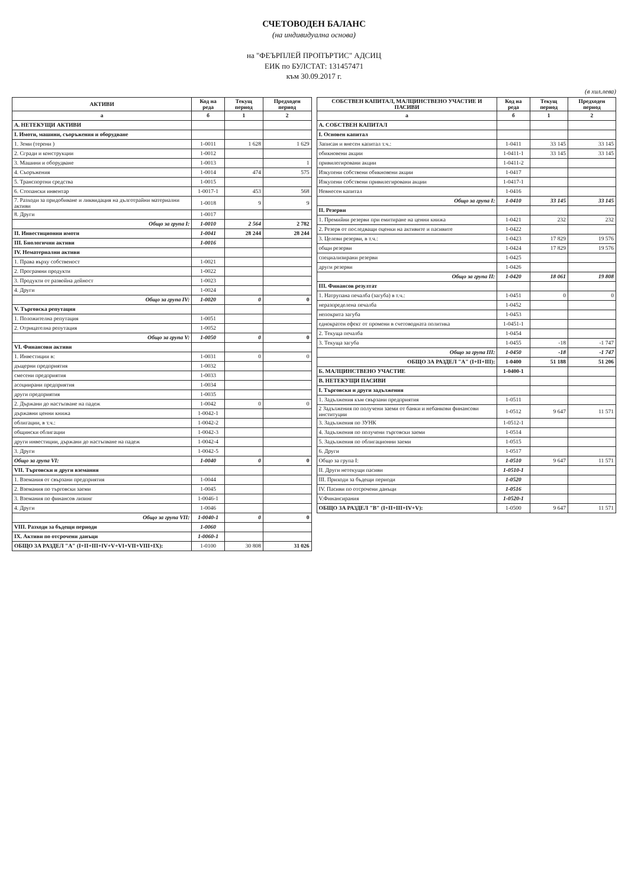СЧЕТОВОДЕН БАЛАНС
(на индивидуална основа)
на "ФЕЪРПЛЕЙ ПРОПЪРТИС" АДСИЦ
ЕИК по БУЛСТАТ: 131457471
към 30.09.2017 г.
(в хил.лева)
| АКТИВИ | Код на реда | Текущ период | Предходен период |
| --- | --- | --- | --- |
| а | б | 1 | 2 |
| А. НЕТЕКУЩИ АКТИВИ | | | |
| I. Имоти, машини, съоръжения и оборудване | | | |
| 1. Земи (терени ) | 1-0011 | 1 628 | 1 629 |
| 2. Сгради и конструкции | 1-0012 | | |
| 3. Машини и оборудване | 1-0013 | | 1 |
| 4. Съоръжения | 1-0014 | 474 | 575 |
| 5. Транспортни средства | 1-0015 | | |
| 6. Стопански инвентар | 1-0017-1 | 453 | 568 |
| 7. Разходи за придобиване и ликвидация на дълготрайни материални активи | 1-0018 | 9 | 9 |
| 8. Други | 1-0017 | | |
| Общо за група I: | 1-0010 | 2 564 | 2 782 |
| II. Инвестиционни имоти | 1-0041 | 28 244 | 28 244 |
| III. Биологични активи | 1-0016 | | |
| IV. Нематериални активи | | | |
| 1. Права върху собственост | 1-0021 | | |
| 2. Програмни продукти | 1-0022 | | |
| 3. Продукти от развойна дейност | 1-0023 | | |
| 4. Други | 1-0024 | | |
| Общо за група IV: | 1-0020 | 0 | 0 |
| V. Търговска репутация | | | |
| 1. Положителна репутация | 1-0051 | | |
| 2. Отрицателна репутация | 1-0052 | | |
| Общо за група V: | 1-0050 | 0 | 0 |
| VI. Финансови активи | | | |
| 1. Инвестиции в: | 1-0031 | 0 | 0 |
| дъщерни предприятия | 1-0032 | | |
| смесени предприятия | 1-0033 | | |
| асоциирани предприятия | 1-0034 | | |
| други предприятия | 1-0035 | | |
| 2. Държани до настъпване на падеж | 1-0042 | 0 | 0 |
| държавни ценни книжа | 1-0042-1 | | |
| облигации, в т.ч.: | 1-0042-2 | | |
| общински облигации | 1-0042-3 | | |
| други инвестиции, държани до настъпване на падеж | 1-0042-4 | | |
| 3. Други | 1-0042-5 | | |
| Общо за група VI: | 1-0040 | 0 | 0 |
| VII. Търговски и други вземания | | | |
| 1. Вземания от свързани предприятия | 1-0044 | | |
| 2. Вземания по търговски заеми | 1-0045 | | |
| 3. Вземания по финансов лизинг | 1-0046-1 | | |
| 4. Други | 1-0046 | | |
| Общо за група VII: | 1-0040-1 | 0 | 0 |
| VIII. Разходи за бъдещи периоди | 1-0060 | | |
| IX. Активи по отсрочени данъци | 1-0060-1 | | |
| ОБЩО ЗА РАЗДЕЛ "А" (I+II+III+IV+V+VI+VII+VIII+IX): | 1-0100 | 30 808 | 31 026 |
| СОБСТВЕН КАПИТАЛ, МАЛЦИНСТВЕНО УЧАСТИЕ И ПАСИВИ | Код на реда | Текущ период | Предходен период |
| --- | --- | --- | --- |
| а | б | 1 | 2 |
| А. СОБСТВЕН КАПИТАЛ | | | |
| I. Основен капитал | | | |
| Записан и внесен капитал т.ч.: | 1-0411 | 33 145 | 33 145 |
| обикновени акции | 1-0411-1 | 33 145 | 33 145 |
| привилегировани акции | 1-0411-2 | | |
| Изкупени собствени обикновени акции | 1-0417 | | |
| Изкупени собствени привилегировани акции | 1-0417-1 | | |
| Невнесен капитал | 1-0416 | | |
| Общо за група I: | 1-0410 | 33 145 | 33 145 |
| II. Резерви | | | |
| 1. Премийни резерви при емитиране на ценни книжа | 1-0421 | 232 | 232 |
| 2. Резерв от последващи оценки на активите и пасивите | 1-0422 | | |
| 3. Целеви резерви, в т.ч.: | 1-0423 | 17 829 | 19 576 |
| общи резерви | 1-0424 | 17 829 | 19 576 |
| специализирани резерви | 1-0425 | | |
| други резерви | 1-0426 | | |
| Общо за група II: | 1-0420 | 18 061 | 19 808 |
| III. Финансов резултат | | | |
| 1. Натрупана печалба (загуба) в т.ч.: | 1-0451 | 0 | 0 |
| неразпределена печалба | 1-0452 | | |
| непокрита загуба | 1-0453 | | |
| еднократен ефект от промени в счетоводната политика | 1-0451-1 | | |
| 2. Текуща печалба | 1-0454 | | |
| 3. Текуща загуба | 1-0455 | -18 | -1 747 |
| Общо за група III: | 1-0450 | -18 | -1 747 |
| ОБЩО ЗА РАЗДЕЛ "А" (I+II+III): | 1-0400 | 51 188 | 51 206 |
| Б. МАЛЦИНСТВЕНО УЧАСТИЕ | 1-0400-1 | | |
| В. НЕТЕКУЩИ ПАСИВИ | | | |
| I. Търговски и други задължения | | | |
| 1. Задължения към свързани предприятия | 1-0511 | | |
| 2 Задължения по получени заеми от банки и небанкови финансови институции | 1-0512 | 9 647 | 11 571 |
| 3. Задължения по ЗУНК | 1-0512-1 | | |
| 4. Задължения по получени търговски заеми | 1-0514 | | |
| 5. Задължения по облигационни заеми | 1-0515 | | |
| 6. Други | 1-0517 | | |
| Общо за група I: | 1-0510 | 9 647 | 11 571 |
| II. Други нетекущи пасиви | 1-0510-1 | | |
| III. Приходи за бъдещи периоди | 1-0520 | | |
| IV. Пасиви по отсрочени данъци | 1-0516 | | |
| V.Финансирания | 1-0520-1 | | |
| ОБЩО ЗА РАЗДЕЛ "В" (I+II+III+IV+V): | 1-0500 | 9 647 | 11 571 |